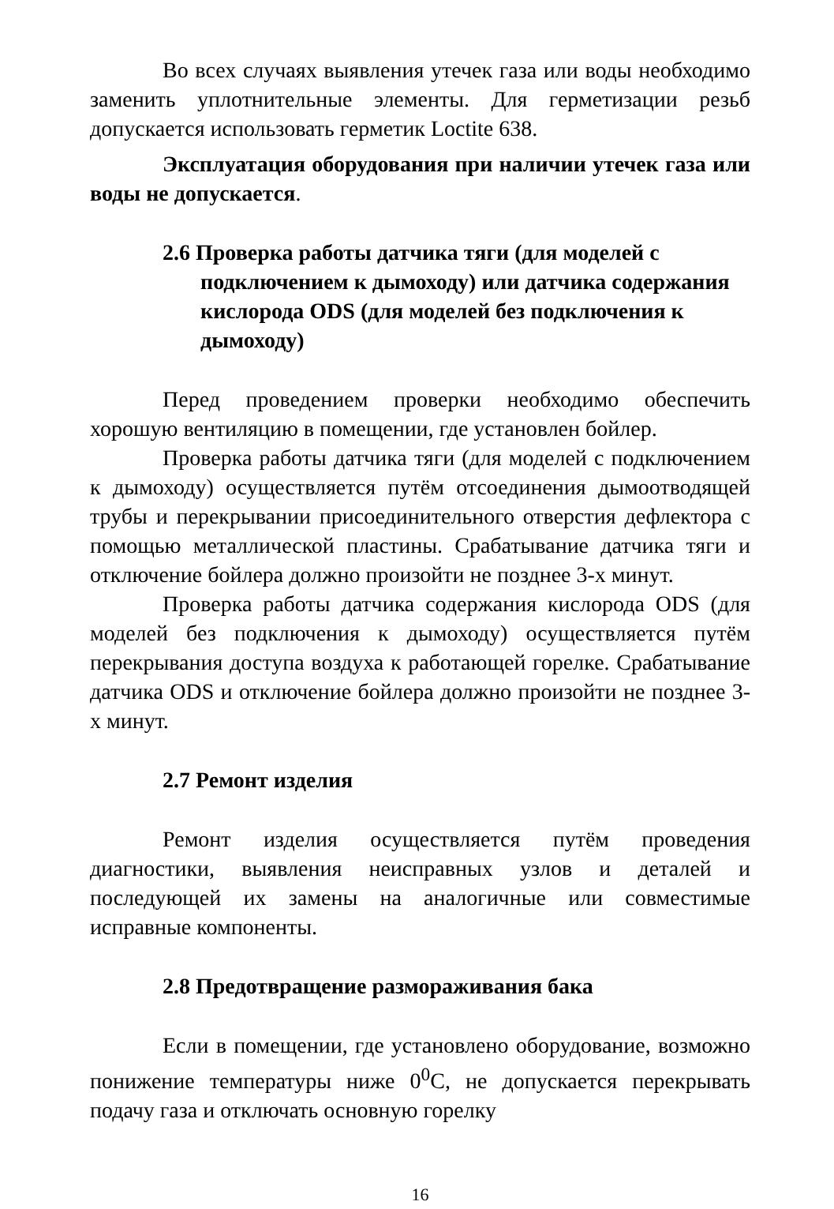Во всех случаях выявления утечек газа или воды необходимо заменить уплотнительные элементы. Для герметизации резьб допускается использовать герметик Loctite 638.
Эксплуатация оборудования при наличии утечек газа или воды не допускается.
2.6 Проверка работы датчика тяги (для моделей с подключением к дымоходу) или датчика содержания кислорода ODS (для моделей без подключения к дымоходу)
Перед проведением проверки необходимо обеспечить хорошую вентиляцию в помещении, где установлен бойлер.
Проверка работы датчика тяги (для моделей с подключением к дымоходу) осуществляется путём отсоединения дымоотводящей трубы и перекрывании присоединительного отверстия дефлектора с помощью металлической пластины. Срабатывание датчика тяги и отключение бойлера должно произойти не позднее 3-х минут.
Проверка работы датчика содержания кислорода ODS (для моделей без подключения к дымоходу) осуществляется путём перекрывания доступа воздуха к работающей горелке. Срабатывание датчика ODS и отключение бойлера должно произойти не позднее 3-х минут.
2.7 Ремонт изделия
Ремонт изделия осуществляется путём проведения диагностики, выявления неисправных узлов и деталей и последующей их замены на аналогичные или совместимые исправные компоненты.
2.8 Предотвращение размораживания бака
Если в помещении, где установлено оборудование, возможно понижение температуры ниже 0<sup>0</sup>С, не допускается перекрывать подачу газа и отключать основную горелку
16